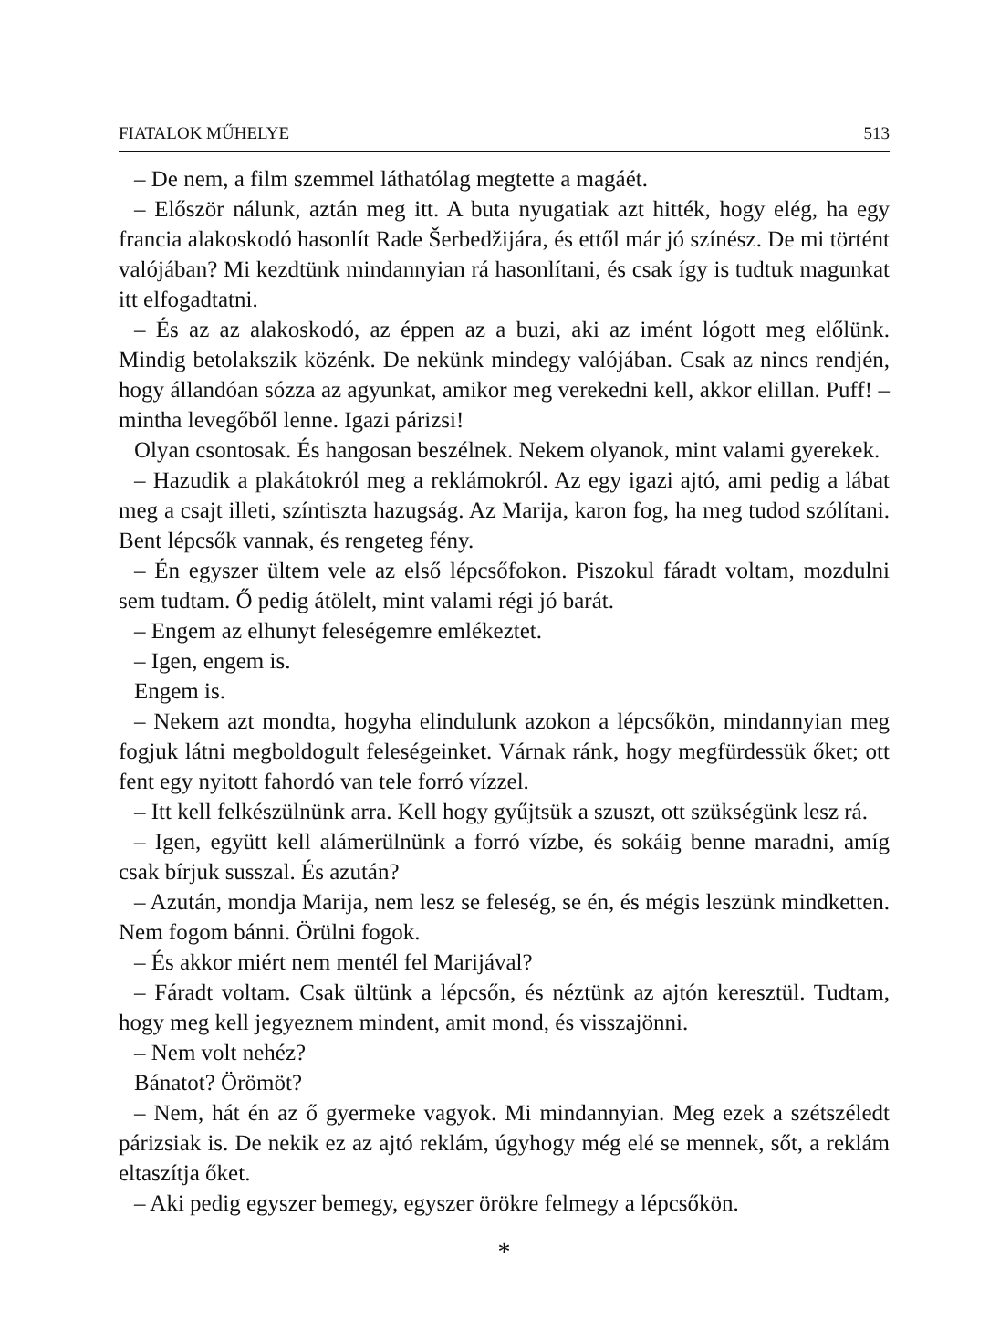FIATALOK MŰHELYE 513
– De nem, a film szemmel láthatólag megtette a magáét.
– Először nálunk, aztán meg itt. A buta nyugatiak azt hitték, hogy elég, ha egy francia alakoskodó hasonlít Rade Šerbedžijára, és ettől már jó színész. De mi történt valójában? Mi kezdtünk mindannyian rá hasonlítani, és csak így is tudtuk magunkat itt elfogadtatni.
– És az az alakoskodó, az éppen az a buzi, aki az imént lógott meg előlünk. Mindig betolakszik közénk. De nekünk mindegy valójában. Csak az nincs rendjén, hogy állandóan sózza az agyunkat, amikor meg verekedni kell, akkor elillan. Puff! – mintha levegőből lenne. Igazi párizsi!
Olyan csontosak. És hangosan beszélnek. Nekem olyanok, mint valami gyerekek.
– Hazudik a plakátokról meg a reklámokról. Az egy igazi ajtó, ami pedig a lábat meg a csajt illeti, színtiszta hazugság. Az Marija, karon fog, ha meg tudod szólítani. Bent lépcsők vannak, és rengeteg fény.
– Én egyszer ültem vele az első lépcsőfokon. Piszokul fáradt voltam, mozdulni sem tudtam. Ő pedig átölelt, mint valami régi jó barát.
– Engem az elhunyt feleségemre emlékeztet.
– Igen, engem is.
Engem is.
– Nekem azt mondta, hogyha elindulunk azokon a lépcsőkön, mindannyian meg fogjuk látni megboldogult feleségeinket. Várnak ránk, hogy megfürdessük őket; ott fent egy nyitott fahordó van tele forró vízzel.
– Itt kell felkészülnünk arra. Kell hogy gyűjtsük a szuszt, ott szükségünk lesz rá.
– Igen, együtt kell alámerülnünk a forró vízbe, és sokáig benne maradni, amíg csak bírjuk susszal. És azután?
– Azután, mondja Marija, nem lesz se feleség, se én, és mégis leszünk mindketten. Nem fogom bánni. Örülni fogok.
– És akkor miért nem mentél fel Marijával?
– Fáradt voltam. Csak ültünk a lépcsőn, és néztünk az ajtón keresztül. Tudtam, hogy meg kell jegyeznem mindent, amit mond, és visszajönni.
– Nem volt nehéz?
Bánatot? Örömöt?
– Nem, hát én az ő gyermeke vagyok. Mi mindannyian. Meg ezek a szétszéledt párizsiak is. De nekik ez az ajtó reklám, úgyhogy még elé se mennek, sőt, a reklám eltaszítja őket.
– Aki pedig egyszer bemegy, egyszer örökre felmegy a lépcsőkön.
*